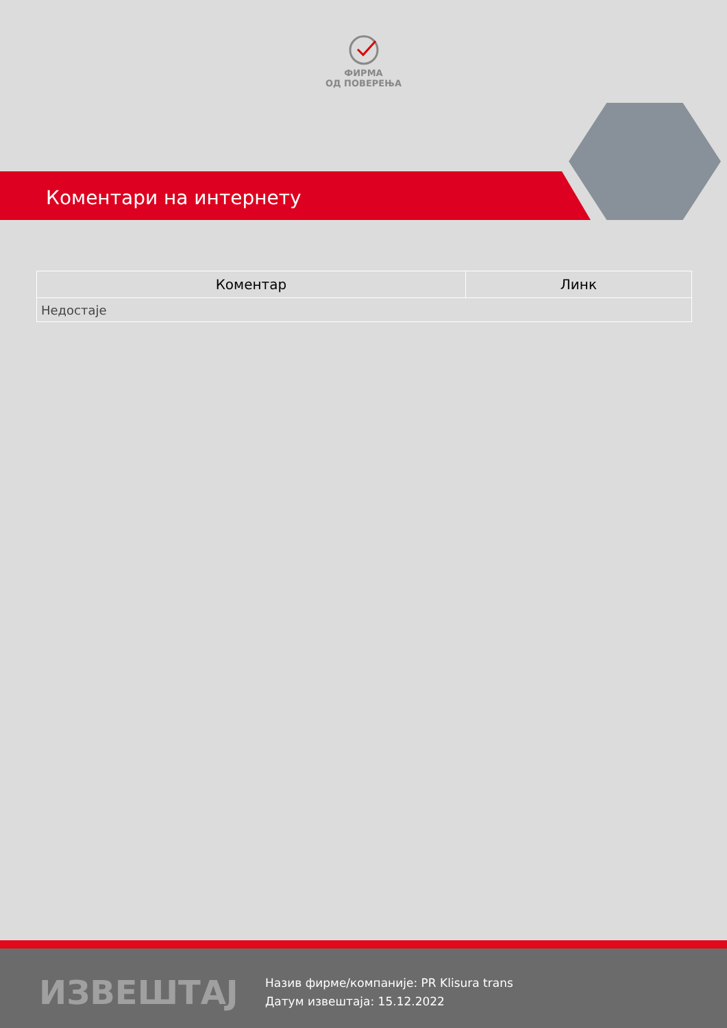ФИРМА
ОД ПОВЕРЕЊА
Коментари на интернету
| Коментар | Линк |
| --- | --- |
| Недостаје | |
ИЗВЕШТАЈ
Назив фирме/компаније: PR Klisura trans
Датум извештаја: 15.12.2022